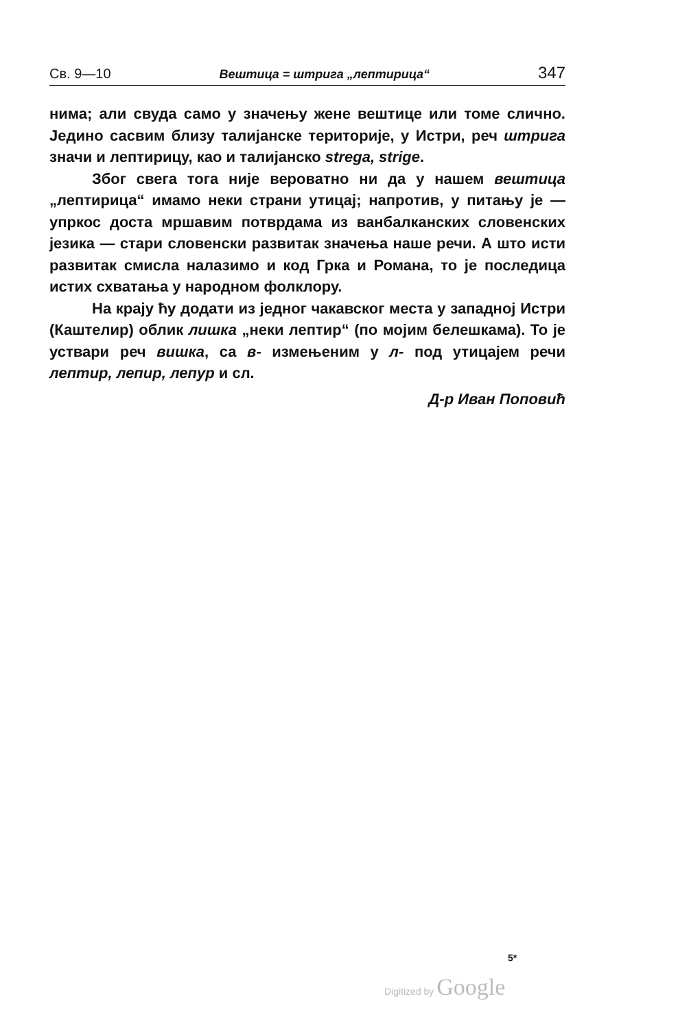Св. 9—10 Вештица = штрига „лептирица“347
нима; али свуда само у значењу жене вештице или томе слично. Једино сасвим близу талијанске територије, у Истри, реч штрига значи и лептирицу, као и талијанско strega, strige.
Због свега тога није вероватно ни да у нашем вештица „лептирица“ имамо неки страни утицај; напротив, у питању је — упркос доста мршавим потврдама из ванбалканских словенских језика — стари словенски развитак значења наше речи. А што исти развитак смисла налазимо и код Грка и Романа, то је последица истих схватања у народном фолклору.
На крају ћу додати из једног чакавског места у западној Истри (Каштелир) облик лишка „неки лептир“ (по мојим белешкама). То је уствари реч вишка, са в- измењеним у л- под утицајем речи лептир, лепир, лепур и сл.
Д-р Иван Поповић
5*
Digitized by Google